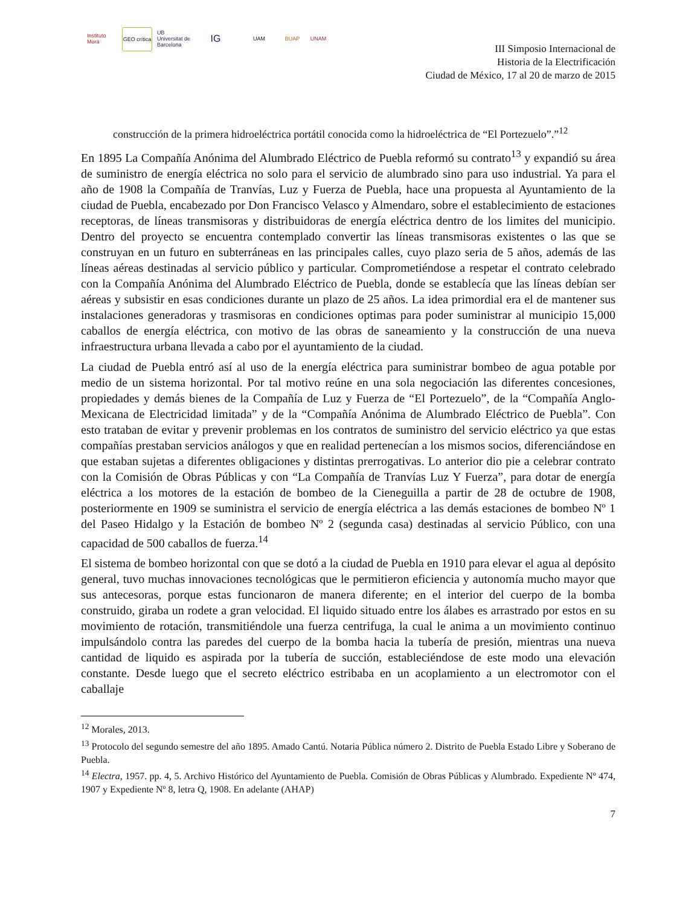Instituto Mora
GEO crítica
UB Universitat de Barcelona
IG
UAM BUAP UNAM
III Simposio Internacional de
Historia de la Electrificación
Ciudad de México, 17 al 20 de marzo de 2015
construcción de la primera hidroeléctrica portátil conocida como la hidroeléctrica de “El Portezuelo”.”<sup>12</sup>
En 1895 La Compañía Anónima del Alumbrado Eléctrico de Puebla reformó su contrato<sup>13</sup> y expandió su área de suministro de energía eléctrica no solo para el servicio de alumbrado sino para uso industrial. Ya para el año de 1908 la Compañía de Tranvías, Luz y Fuerza de Puebla, hace una propuesta al Ayuntamiento de la ciudad de Puebla, encabezado por Don Francisco Velasco y Almendaro, sobre el establecimiento de estaciones receptoras, de líneas transmisoras y distribuidoras de energía eléctrica dentro de los limites del municipio. Dentro del proyecto se encuentra contemplado convertir las líneas transmisoras existentes o las que se construyan en un futuro en subterráneas en las principales calles, cuyo plazo seria de 5 años, además de las líneas aéreas destinadas al servicio público y particular. Comprometiéndose a respetar el contrato celebrado con la Compañía Anónima del Alumbrado Eléctrico de Puebla, donde se establecía que las líneas debían ser aéreas y subsistir en esas condiciones durante un plazo de 25 años. La idea primordial era el de mantener sus instalaciones generadoras y trasmisoras en condiciones optimas para poder suministrar al municipio 15,000 caballos de energía eléctrica, con motivo de las obras de saneamiento y la construcción de una nueva infraestructura urbana llevada a cabo por el ayuntamiento de la ciudad.
La ciudad de Puebla entró así al uso de la energía eléctrica para suministrar bombeo de agua potable por medio de un sistema horizontal. Por tal motivo reúne en una sola negociación las diferentes concesiones, propiedades y demás bienes de la Compañía de Luz y Fuerza de “El Portezuelo”, de la “Compañía Anglo-Mexicana de Electricidad limitada” y de la “Compañía Anónima de Alumbrado Eléctrico de Puebla”. Con esto trataban de evitar y prevenir problemas en los contratos de suministro del servicio eléctrico ya que estas compañías prestaban servicios análogos y que en realidad pertenecían a los mismos socios, diferenciándose en que estaban sujetas a diferentes obligaciones y distintas prerrogativas. Lo anterior dio pie a celebrar contrato con la Comisión de Obras Públicas y con “La Compañía de Tranvías Luz Y Fuerza”, para dotar de energía eléctrica a los motores de la estación de bombeo de la Cieneguilla a partir de 28 de octubre de 1908, posteriormente en 1909 se suministra el servicio de energía eléctrica a las demás estaciones de bombeo Nº 1 del Paseo Hidalgo y la Estación de bombeo Nº 2 (segunda casa) destinadas al servicio Público, con una capacidad de 500 caballos de fuerza.<sup>14</sup>
El sistema de bombeo horizontal con que se dotó a la ciudad de Puebla en 1910 para elevar el agua al depósito general, tuvo muchas innovaciones tecnológicas que le permitieron eficiencia y autonomía mucho mayor que sus antecesoras, porque estas funcionaron de manera diferente; en el interior del cuerpo de la bomba construido, giraba un rodete a gran velocidad. El liquido situado entre los álabes es arrastrado por estos en su movimiento de rotación, transmitiéndole una fuerza centrifuga, la cual le anima a un movimiento continuo impulsándolo contra las paredes del cuerpo de la bomba hacia la tubería de presión, mientras una nueva cantidad de liquido es aspirada por la tubería de succión, estableciéndose de este modo una elevación constante. Desde luego que el secreto eléctrico estribaba en un acoplamiento a un electromotor con el caballaje
<sup>12</sup> Morales, 2013.
<sup>13</sup> Protocolo del segundo semestre del año 1895. Amado Cantú. Notaria Pública número 2. Distrito de Puebla Estado Libre y Soberano de Puebla.
<sup>14</sup> Electra, 1957. pp. 4, 5. Archivo Histórico del Ayuntamiento de Puebla. Comisión de Obras Públicas y Alumbrado. Expediente Nº 474, 1907 y Expediente Nº 8, letra Q, 1908. En adelante (AHAP)
7